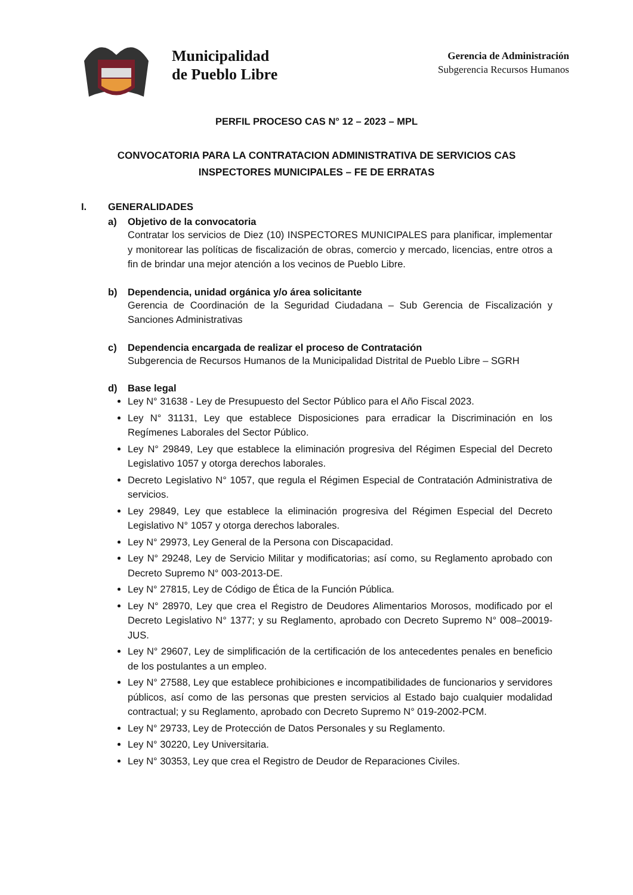Municipalidad
de Pueblo Libre
Gerencia de Administración
Subgerencia Recursos Humanos
PERFIL PROCESO CAS N° 12 – 2023 – MPL
CONVOCATORIA PARA LA CONTRATACION ADMINISTRATIVA DE SERVICIOS CAS
INSPECTORES MUNICIPALES – FE DE ERRATAS
I. GENERALIDADES
a) Objetivo de la convocatoria
Contratar los servicios de Diez (10) INSPECTORES MUNICIPALES para planificar, implementar y monitorear las políticas de fiscalización de obras, comercio y mercado, licencias, entre otros a fin de brindar una mejor atención a los vecinos de Pueblo Libre.
b) Dependencia, unidad orgánica y/o área solicitante
Gerencia de Coordinación de la Seguridad Ciudadana – Sub Gerencia de Fiscalización y Sanciones Administrativas
c) Dependencia encargada de realizar el proceso de Contratación
Subgerencia de Recursos Humanos de la Municipalidad Distrital de Pueblo Libre – SGRH
d) Base legal
Ley N° 31638 - Ley de Presupuesto del Sector Público para el Año Fiscal 2023.
Ley N° 31131, Ley que establece Disposiciones para erradicar la Discriminación en los Regímenes Laborales del Sector Público.
Ley N° 29849, Ley que establece la eliminación progresiva del Régimen Especial del Decreto Legislativo 1057 y otorga derechos laborales.
Decreto Legislativo N° 1057, que regula el Régimen Especial de Contratación Administrativa de servicios.
Ley 29849, Ley que establece la eliminación progresiva del Régimen Especial del Decreto Legislativo N° 1057 y otorga derechos laborales.
Ley N° 29973, Ley General de la Persona con Discapacidad.
Ley N° 29248, Ley de Servicio Militar y modificatorias; así como, su Reglamento aprobado con Decreto Supremo N° 003-2013-DE.
Ley N° 27815, Ley de Código de Ética de la Función Pública.
Ley N° 28970, Ley que crea el Registro de Deudores Alimentarios Morosos, modificado por el Decreto Legislativo N° 1377; y su Reglamento, aprobado con Decreto Supremo N° 008–20019-JUS.
Ley N° 29607, Ley de simplificación de la certificación de los antecedentes penales en beneficio de los postulantes a un empleo.
Ley N° 27588, Ley que establece prohibiciones e incompatibilidades de funcionarios y servidores públicos, así como de las personas que presten servicios al Estado bajo cualquier modalidad contractual; y su Reglamento, aprobado con Decreto Supremo N° 019-2002-PCM.
Ley N° 29733, Ley de Protección de Datos Personales y su Reglamento.
Ley N° 30220, Ley Universitaria.
Ley N° 30353, Ley que crea el Registro de Deudor de Reparaciones Civiles.